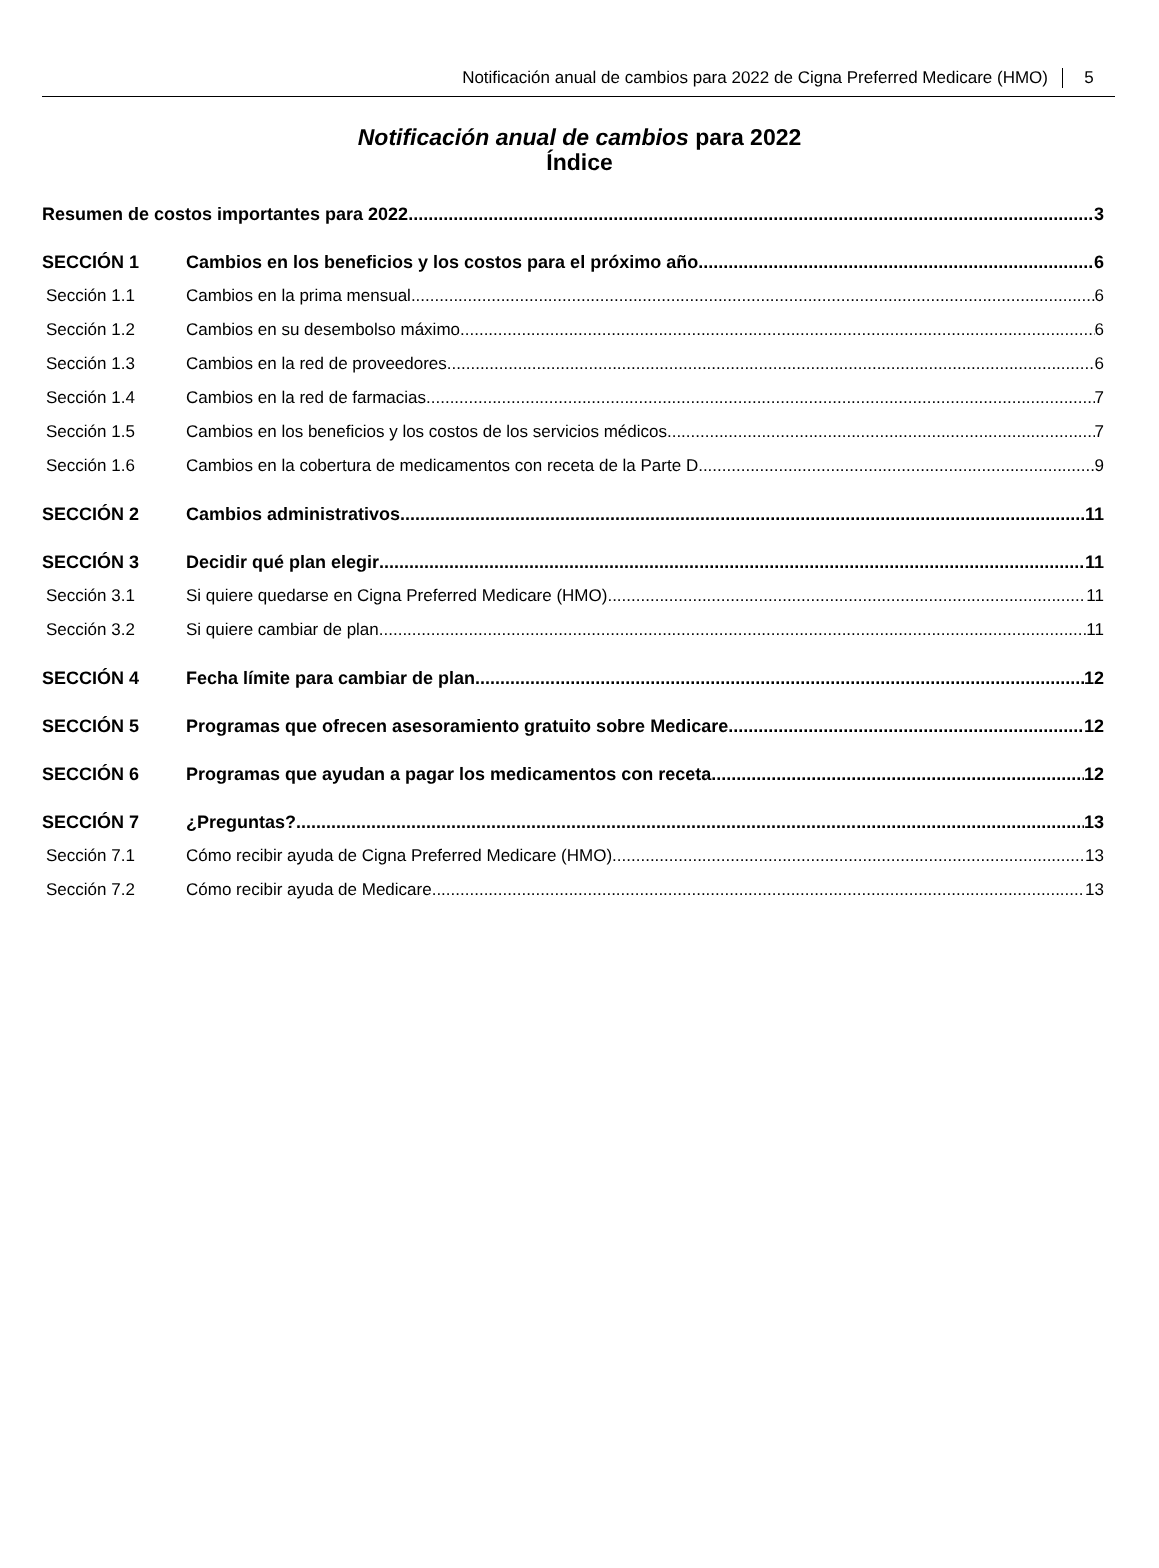Notificación anual de cambios para 2022 de Cigna Preferred Medicare (HMO) 5
Notificación anual de cambios para 2022
Índice
Resumen de costos importantes para 2022 3
SECCIÓN 1 Cambios en los beneficios y los costos para el próximo año 6
Sección 1.1 Cambios en la prima mensual 6
Sección 1.2 Cambios en su desembolso máximo 6
Sección 1.3 Cambios en la red de proveedores 6
Sección 1.4 Cambios en la red de farmacias 7
Sección 1.5 Cambios en los beneficios y los costos de los servicios médicos 7
Sección 1.6 Cambios en la cobertura de medicamentos con receta de la Parte D 9
SECCIÓN 2 Cambios administrativos 11
SECCIÓN 3 Decidir qué plan elegir 11
Sección 3.1 Si quiere quedarse en Cigna Preferred Medicare (HMO) 11
Sección 3.2 Si quiere cambiar de plan 11
SECCIÓN 4 Fecha límite para cambiar de plan 12
SECCIÓN 5 Programas que ofrecen asesoramiento gratuito sobre Medicare 12
SECCIÓN 6 Programas que ayudan a pagar los medicamentos con receta 12
SECCIÓN 7 ¿Preguntas? 13
Sección 7.1 Cómo recibir ayuda de Cigna Preferred Medicare (HMO) 13
Sección 7.2 Cómo recibir ayuda de Medicare 13